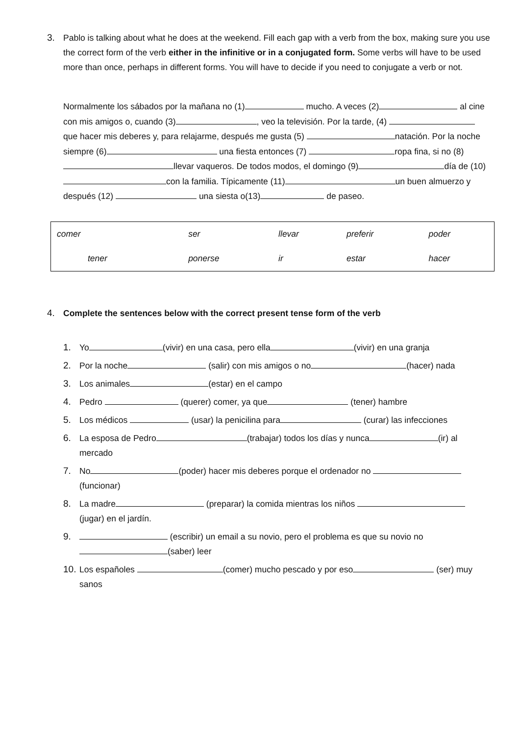3. Pablo is talking about what he does at the weekend. Fill each gap with a verb from the box, making sure you use the correct form of the verb either in the infinitive or in a conjugated form. Some verbs will have to be used more than once, perhaps in different forms. You will have to decide if you need to conjugate a verb or not.
Normalmente los sábados por la mañana no (1) mucho. A veces (2) al cine con mis amigos o, cuando (3) , veo la televisión. Por la tarde, (4) que hacer mis deberes y, para relajarme, después me gusta (5) natación. Por la noche siempre (6) una fiesta entonces (7) ropa fina, si no (8) llevar vaqueros. De todos modos, el domingo (9) día de (10) con la familia. Típicamente (11) un buen almuerzo y después (12) una siesta o(13) de paseo.
| comer | ser | llevar | preferir | poder |
| tener | ponerse | ir | estar | hacer |
4. Complete the sentences below with the correct present tense form of the verb
1. Yo (vivir) en una casa, pero ella (vivir) en una granja
2. Por la noche (salir) con mis amigos o no (hacer) nada
3. Los animales (estar) en el campo
4. Pedro (querer) comer, ya que (tener) hambre
5. Los médicos (usar) la penicilina para (curar) las infecciones
6. La esposa de Pedro (trabajar) todos los días y nunca (ir) al mercado
7. No (poder) hacer mis deberes porque el ordenador no (funcionar)
8. La madre (preparar) la comida mientras los niños (jugar) en el jardín.
9. (escribir) un email a su novio, pero el problema es que su novio no (saber) leer
10.
Los españoles (comer) mucho pescado y por eso (ser) muy sanos